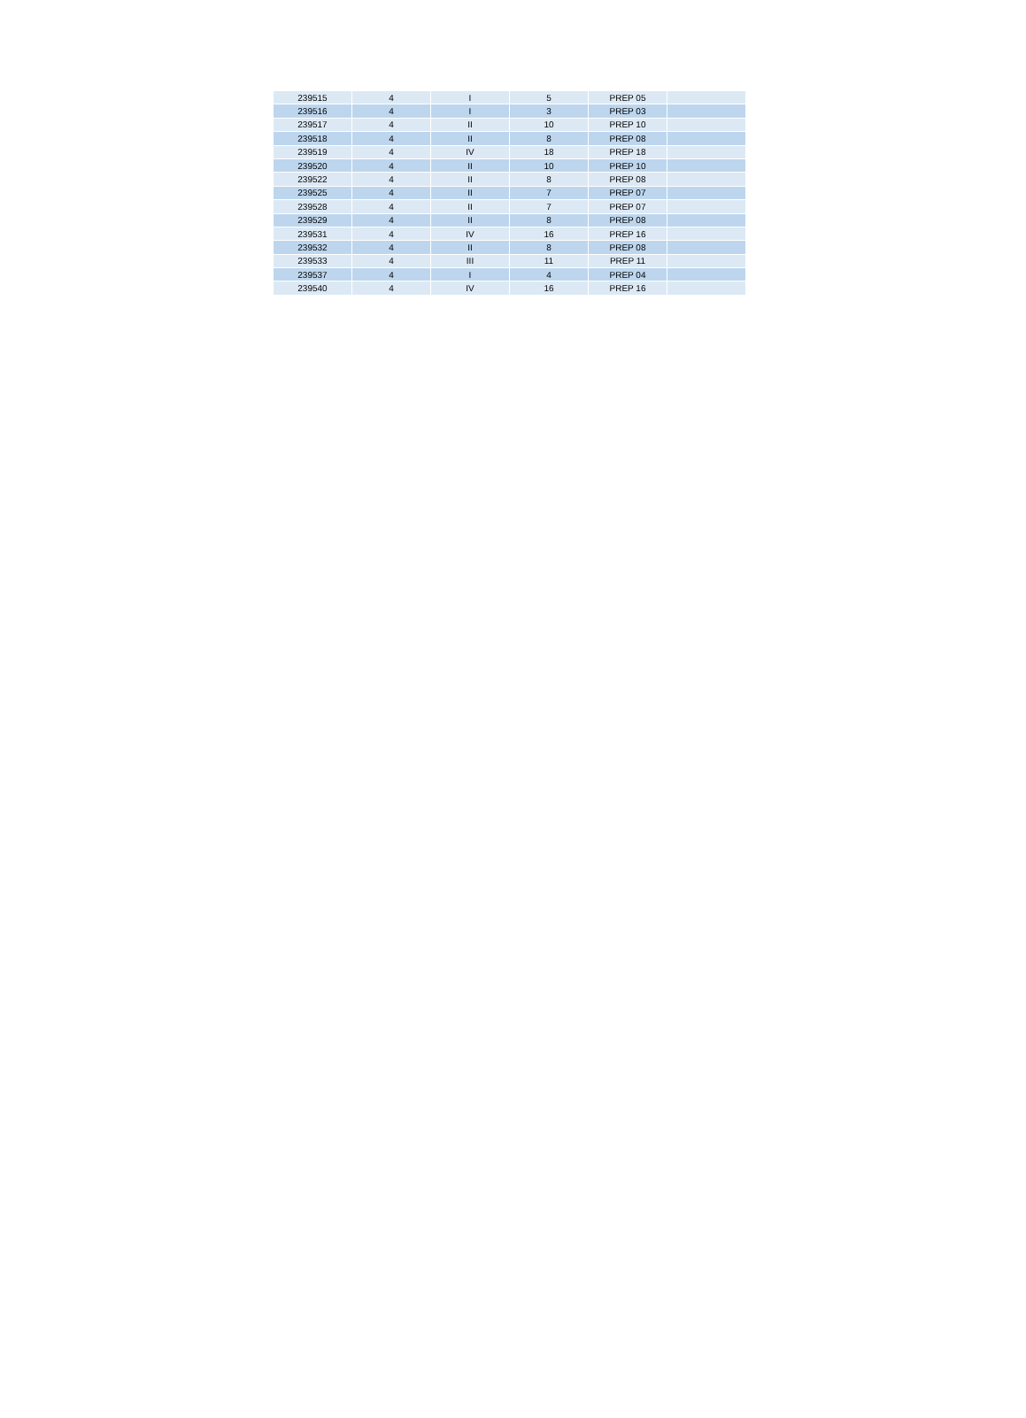| 239515 | 4 | I | 5 | PREP 05 | |
| 239516 | 4 | I | 3 | PREP 03 | |
| 239517 | 4 | II | 10 | PREP 10 | |
| 239518 | 4 | II | 8 | PREP 08 | |
| 239519 | 4 | IV | 18 | PREP 18 | |
| 239520 | 4 | II | 10 | PREP 10 | |
| 239522 | 4 | II | 8 | PREP 08 | |
| 239525 | 4 | II | 7 | PREP 07 | |
| 239528 | 4 | II | 7 | PREP 07 | |
| 239529 | 4 | II | 8 | PREP 08 | |
| 239531 | 4 | IV | 16 | PREP 16 | |
| 239532 | 4 | II | 8 | PREP 08 | |
| 239533 | 4 | III | 11 | PREP 11 | |
| 239537 | 4 | I | 4 | PREP 04 | |
| 239540 | 4 | IV | 16 | PREP 16 | |